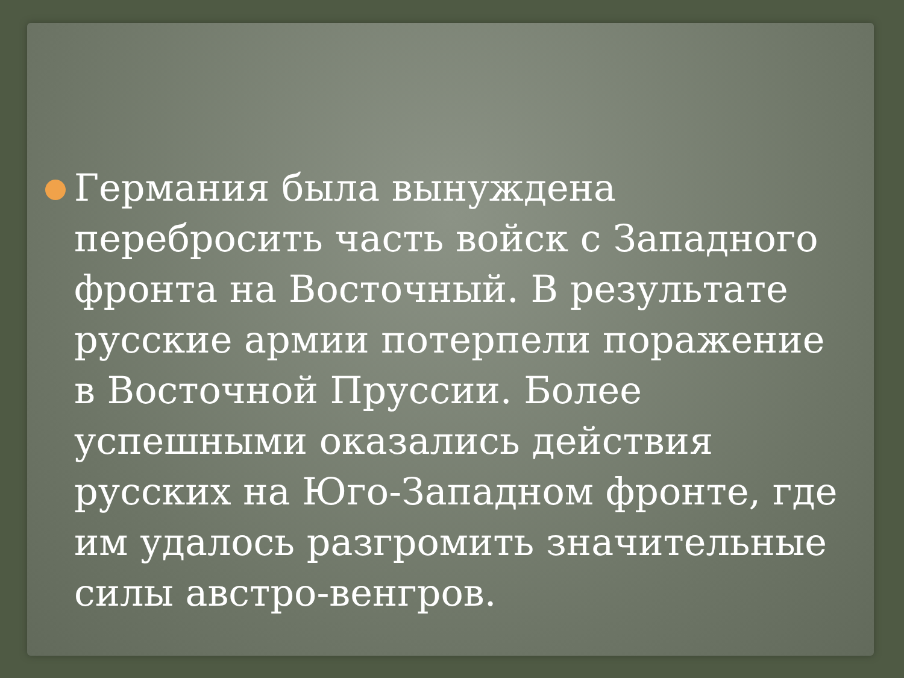Германия была вынуждена перебросить часть войск с Западного фронта на Восточный. В результате русские армии потерпели поражение в Восточной Пруссии. Более успешными оказались действия русских на Юго-Западном фронте, где им удалось разгромить значительные силы австро-венгров.